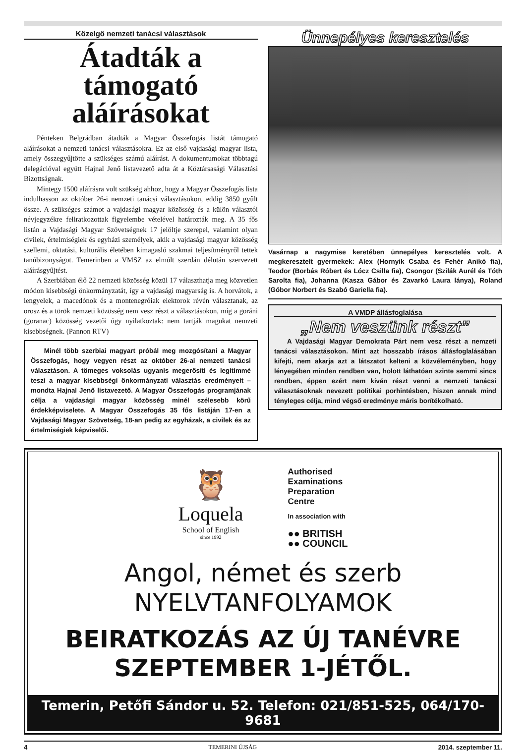Közelgő nemzeti tanácsi választások
Átadták a támogató aláírásokat
Pénteken Belgrádban átadták a Magyar Összefogás listát támogató aláírásokat a nemzeti tanácsi választásokra. Ez az első vajdasági magyar lista, amely összegyűjtötte a szükséges számú aláírást. A dokumentumokat többtagú delegációval együtt Hajnal Jenő listavezető adta át a Köztársasági Választási Bizottságnak.
Mintegy 1500 aláírásra volt szükség ahhoz, hogy a Magyar Összefogás lista indulhasson az október 26-i nemzeti tanácsi választásokon, eddig 3850 gyűlt össze. A szükséges számot a vajdasági magyar közösség és a külön választói névjegyzékre feliratkozottak figyelembe vételével határozták meg. A 35 fős listán a Vajdasági Magyar Szövetségnek 17 jelöltje szerepel, valamint olyan civilek, értelmiségiek és egyházi személyek, akik a vajdasági magyar közösség szellemi, oktatási, kulturális életében kimagasló szakmai teljesítményről tettek tanúbizonyságot. Temerinben a VMSZ az elmúlt szerdán délután szervezett aláírásgyűjtést.
A Szerbiában élő 22 nemzeti közösség közül 17 választhatja meg közvetlen módon kisebbségi önkormányzatát, így a vajdasági magyarság is. A horvátok, a lengyelek, a macedónok és a montenegróiak elektorok révén választanak, az orosz és a török nemzeti közösség nem vesz részt a választásokon, míg a goráni (goranac) közösség vezetői úgy nyilatkoztak: nem tartják magukat nemzeti kisebbségnek. (Pannon RTV)
Minél több szerbiai magyart próbál meg mozgósítani a Magyar Összefogás, hogy vegyen részt az október 26-ai nemzeti tanácsi választáson. A tömeges voksolás ugyanis megerősíti és legitimmé teszi a magyar kisebbségi önkormányzati választás eredményeit – mondta Hajnal Jenő listavezető. A Magyar Összefogás programjának célja a vajdasági magyar közösség minél szélesebb körű érdekképviselete. A Magyar Összefogás 35 fős listáján 17-en a Vajdasági Magyar Szövetség, 18-an pedig az egyházak, a civilek és az értelmiségiek képviselői.
Ünnepélyes keresztelés
Vasárnap a nagymise keretében ünnepélyes keresztelés volt. A megkeresztelt gyermekek: Alex (Hornyik Csaba és Fehér Anikó fia), Teodor (Borbás Róbert és Lócz Csilla fia), Csongor (Szilák Aurél és Tóth Sarolta fia), Johanna (Kasza Gábor és Zavarkó Laura lánya), Roland (Góbor Norbert és Szabó Gariella fia).
A VMDP állásfoglalása
„Nem veszünk részt”
A Vajdasági Magyar Demokrata Párt nem vesz részt a nemzeti tanácsi választásokon. Mint azt hosszabb írásos állásfoglalásában kifejti, nem akarja azt a látszatot kelteni a közvéleményben, hogy lényegében minden rendben van, holott láthatóan szinte semmi sincs rendben, éppen ezért nem kíván részt venni a nemzeti tanácsi választásoknak nevezett politikai porhintésben, hiszen annak mind tényleges célja, mind végső eredménye máris borítékolható.
🦉
Loquela
School of English
since 1992
Authorised
Examinations
Preparation
Centre
In association with
●● BRITISH
●● COUNCIL
Angol, német és szerb
NYELVTANFOLYAMOK
BEIRATKOZÁS AZ ÚJ TANÉVRE
SZEPTEMBER 1-JÉTŐL.
Temerin, Petőfi Sándor u. 52. Telefon: 021/851-525, 064/170-9681
4 TEMERINI ÚJSÁG 2014. szeptember 11.